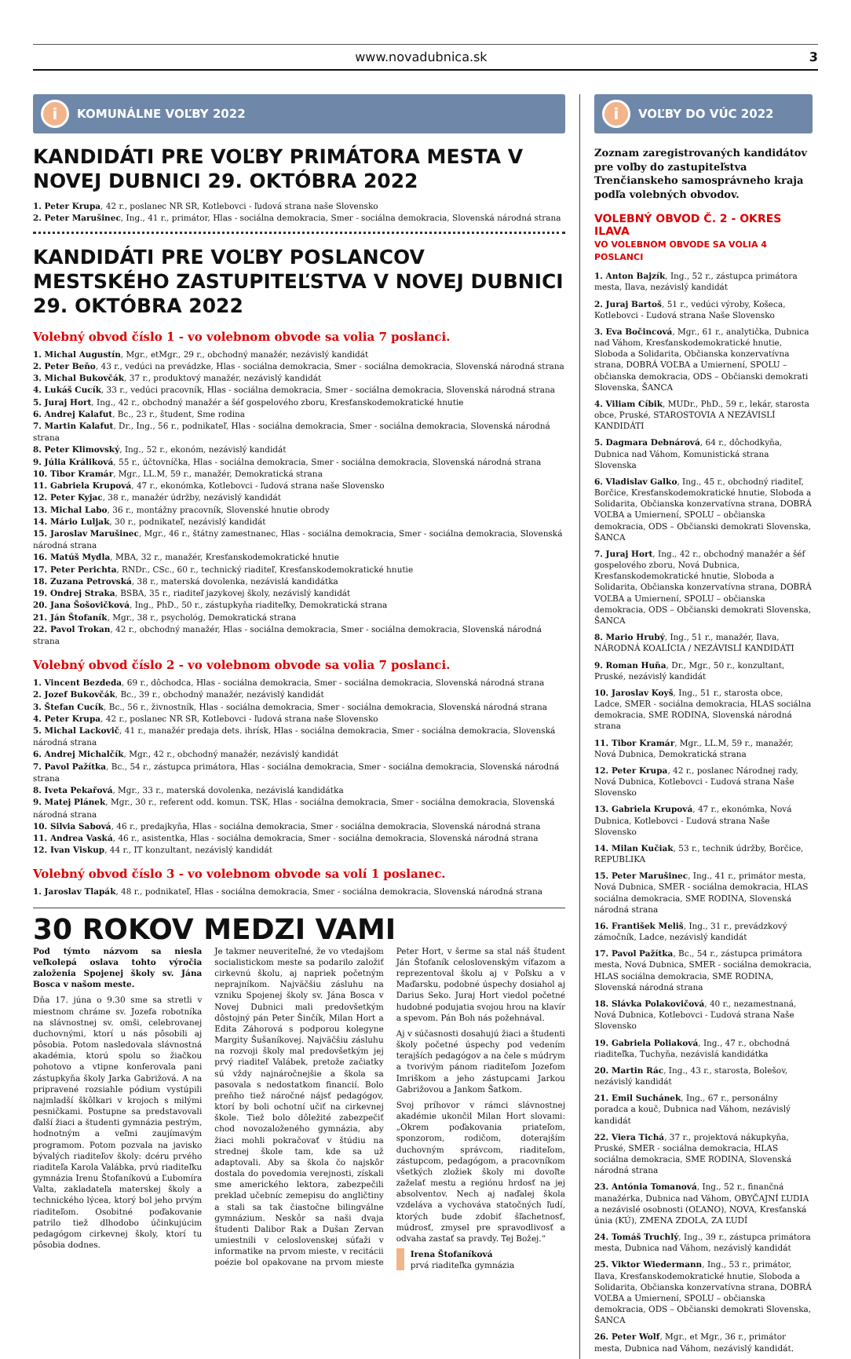www.novadubnica.sk 3
i KOMUNÁLNE VOĽBY 2022
KANDIDÁTI PRE VOĽBY PRIMÁTORA MESTA V NOVEJ DUBNICI 29. OKTÓBRA 2022
1. Peter Krupa, 42 r., poslanec NR SR, Kotlebovci - ľudová strana naše Slovensko
2. Peter Marušinec, Ing., 41 r., primátor, Hlas - sociálna demokracia, Smer - sociálna demokracia, Slovenská národná strana
KANDIDÁTI PRE VOĽBY POSLANCOV MESTSKÉHO ZASTUPITEĽSTVA V NOVEJ DUBNICI 29. OKTÓBRA 2022
Volebný obvod číslo 1 - vo volebnom obvode sa volia 7 poslanci.
1. Michal Augustín, Mgr., etMgr., 29 r., obchodný manažér, nezávislý kandidát
2. Peter Beňo, 43 r., vedúci na prevádzke, Hlas - sociálna demokracia, Smer - sociálna demokracia, Slovenská národná strana
3. Michal Bukovčák, 37 r., produktový manažér, nezávislý kandidát
4. Lukáš Cucík, 33 r., vedúci pracovník, Hlas - sociálna demokracia, Smer - sociálna demokracia, Slovenská národná strana
5. Juraj Hort, Ing., 42 r., obchodný manažér a šéf gospelového zboru, Kresťanskodemokratické hnutie
6. Andrej Kalafut, Bc., 23 r., študent, Sme rodina
7. Martin Kalafut, Dr., Ing., 56 r., podnikateľ, Hlas - sociálna demokracia, Smer - sociálna demokracia, Slovenská národná strana
8. Peter Klimovský, Ing., 52 r., ekonóm, nezávislý kandidát
9. Júlia Králiková, 55 r., účtovníčka, Hlas - sociálna demokracia, Smer - sociálna demokracia, Slovenská národná strana
10. Tibor Kramár, Mgr., LL.M, 59 r., manažér, Demokratická strana
11. Gabriela Krupová, 47 r., ekonómka, Kotlebovci - ľudová strana naše Slovensko
12. Peter Kyjac, 38 r., manažér údržby, nezávislý kandidát
13. Michal Labo, 36 r., montážny pracovník, Slovenské hnutie obrody
14. Mário Luljak, 30 r., podnikateľ, nezávislý kandidát
15. Jaroslav Marušinec, Mgr., 46 r., štátny zamestnanec, Hlas - sociálna demokracia, Smer - sociálna demokracia, Slovenská národná strana
16. Matúš Mydla, MBA, 32 r., manažér, Kresťanskodemokratické hnutie
17. Peter Perichta, RNDr., CSc., 60 r., technický riaditeľ, Kresťanskodemokratické hnutie
18. Zuzana Petrovská, 38 r., materská dovolenka, nezávislá kandidátka
19. Ondrej Straka, BSBA, 35 r., riaditeľ jazykovej školy, nezávislý kandidát
20. Jana Šošovičková, Ing., PhD., 50 r., zástupkyňa riaditeľky, Demokratická strana
21. Ján Štofaník, Mgr., 38 r., psychológ, Demokratická strana
22. Pavol Trokan, 42 r., obchodný manažér, Hlas - sociálna demokracia, Smer - sociálna demokracia, Slovenská národná strana
Volebný obvod číslo 2 - vo volebnom obvode sa volia 7 poslanci.
1. Vincent Bezdeda, 69 r., dôchodca, Hlas - sociálna demokracia, Smer - sociálna demokracia, Slovenská národná strana
2. Jozef Bukovčák, Bc., 39 r., obchodný manažér, nezávislý kandidát
3. Štefan Cucík, Bc., 56 r., živnostník, Hlas - sociálna demokracia, Smer - sociálna demokracia, Slovenská národná strana
4. Peter Krupa, 42 r., poslanec NR SR, Kotlebovci - ľudová strana naše Slovensko
5. Michal Lackovič, 41 r., manažér predaja dets. ihrísk, Hlas - sociálna demokracia, Smer - sociálna demokracia, Slovenská národná strana
6. Andrej Michalčík, Mgr., 42 r., obchodný manažér, nezávislý kandidát
7. Pavol Pažítka, Bc., 54 r., zástupca primátora, Hlas - sociálna demokracia, Smer - sociálna demokracia, Slovenská národná strana
8. Iveta Pekařová, Mgr., 33 r., materská dovolenka, nezávislá kandidátka
9. Matej Plánek, Mgr., 30 r., referent odd. komun. TSK, Hlas - sociálna demokracia, Smer - sociálna demokracia, Slovenská národná strana
10. Silvia Sabová, 46 r., predajkyňa, Hlas - sociálna demokracia, Smer - sociálna demokracia, Slovenská národná strana
11. Andrea Vaská, 46 r., asistentka, Hlas - sociálna demokracia, Smer - sociálna demokracia, Slovenská národná strana
12. Ivan Viskup, 44 r., IT konzultant, nezávislý kandidát
Volebný obvod číslo 3 - vo volebnom obvode sa volí 1 poslanec.
1. Jaroslav Tlapák, 48 r., podnikateľ, Hlas - sociálna demokracia, Smer - sociálna demokracia, Slovenská národná strana
30 ROKOV MEDZI VAMI
Pod týmto názvom sa niesla veľkolepá oslava tohto výročia založenia Spojenej školy sv. Jána Bosca v našom meste.
Dňa 17. júna o 9.30 sme sa stretli v miestnom chráme sv. Jozefa robotníka na slávnostnej sv. omši, celebrovanej duchovnými, ktorí u nás pôsobili aj pôsobia. Potom nasledovala slávnostná akadémia, ktorú spolu so žiačkou pohotovo a vtipne konferovala pani zástupkyňa školy Jarka Gabrižová. A na pripravené rozsiahle pódium vystúpili najmladší škôlkari v krojoch s milými pesničkami. Postupne sa predstavovali ďalší žiaci a študenti gymnázia pestrým, hodnotným a veľmi zaujímavým programom. Potom pozvala na javisko bývalých riaditeľov školy: dcéru prvého riaditeľa Karola Valábka, prvú riaditeľku gymnázia Irenu Štofaníkovú a Ľubomíra Valta, zakladateľa materskej školy a technického lýcea, ktorý bol jeho prvým riaditeľom. Osobitné poďakovanie patrilo tiež dlhodobo účinkujúcim pedagógom cirkevnej školy, ktorí tu pôsobia dodnes.
Je takmer neuveriteľné, že vo vtedajšom socialistickom meste sa podarilo založiť cirkevnú školu, aj napriek početným neprajníkom. Najväčšiu zásluhu na vzniku Spojenej školy sv. Jána Bosca v Novej Dubnici mali predovšetkým dôstojný pán Peter Šinčík, Milan Hort a Edita Záhorová s podporou kolegyne Margity Šušaníkovej. Najväčšiu zásluhu na rozvoji školy mal predovšetkým jej prvý riaditeľ Valábek, pretože začiatky sú vždy najnáročnejšie a škola sa pasovala s nedostatkom financií. Bolo preňho tiež náročné nájsť pedagógov, ktorí by boli ochotní učiť na cirkevnej škole. Tiež bolo dôležité zabezpečiť chod novozaloženého gymnázia, aby žiaci mohli pokračovať v štúdiu na strednej škole tam, kde sa už adaptovali. Aby sa škola čo najskôr dostala do povedomia verejnosti, získali sme amerického lektora, zabezpečili preklad učebníc zemepisu do angličtiny a stali sa tak čiastočne bilingválne gymnázium. Neskôr sa naši dvaja študenti Dalibor Rak a Dušan Zervan umiestnili v celoslovenskej súťaži v informatike na prvom mieste, v recitácii poézie bol opakovane na prvom mieste Peter Hort, v šerme sa stal náš študent Ján Štofaník celoslovenským víťazom a reprezentoval školu aj v Poľsku a v Maďarsku, podobné úspechy dosiahol aj Darius Seko. Juraj Hort viedol početné hudobné podujatia svojou hrou na klavír a spevom. Pán Boh nás požehnával.
Aj v súčasnosti dosahujú žiaci a študenti školy početné úspechy pod vedením terajších pedagógov a na čele s múdrym a tvorivým pánom riaditeľom Jozefom Imriškom a jeho zástupcami Jarkou Gabrižovou a Jankom Šatkom.
Svoj príhovor v rámci slávnostnej akadémie ukončil Milan Hort slovami: „Okrem poďakovania priateľom, sponzorom, rodičom, doterajším duchovným správcom, riaditeľom, zástupcom, pedagógom, a pracovníkom všetkých zložiek školy mi dovoľte zaželať mestu a regiónu hrdosť na jej absolventov. Nech aj naďalej škola vzdeláva a vychováva statočných ľudí, ktorých bude zdobiť šľachetnosť, múdrosť, zmysel pre spravodlivosť a odvaha zastať sa pravdy. Tej Božej.“
Irena Štofaníková
prvá riaditeľka gymnázia
i VOĽBY DO VÚC 2022
Zoznam zaregistrovaných kandidátov pre voľby do zastupiteľstva Trenčianskeho samosprávneho kraja podľa volebných obvodov.
VOLEBNÝ OBVOD Č. 2 - OKRES ILAVA
VO VOLEBNOM OBVODE SA VOLIA 4 POSLANCI
1. Anton Bajzík, Ing., 52 r., zástupca primátora mesta, Ilava, nezávislý kandidát
2. Juraj Bartoš, 51 r., vedúci výroby, Košeca, Kotlebovci - Ľudová strana Naše Slovensko
3. Eva Bočincová, Mgr., 61 r., analytička, Dubnica nad Váhom, Kresťanskodemokratické hnutie, Sloboda a Solidarita, Občianska konzervatívna strana, DOBRÁ VOĽBA a Umiernení, SPOLU – občianska demokracia, ODS – Občianski demokrati Slovenska, ŠANCA
4. Viliam Cíbik, MUDr., PhD., 59 r., lekár, starosta obce, Pruské, STAROSTOVIA A NEZÁVISLÍ KANDIDÁTI
5. Dagmara Debnárová, 64 r., dôchodkyňa, Dubnica nad Váhom, Komunistická strana Slovenska
6. Vladislav Galko, Ing., 45 r., obchodný riaditeľ, Borčice, Kresťanskodemokratické hnutie, Sloboda a Solidarita, Občianska konzervatívna strana, DOBRÁ VOĽBA a Umiernení, SPOLU – občianska demokracia, ODS – Občianski demokrati Slovenska, ŠANCA
7. Juraj Hort, Ing., 42 r., obchodný manažér a šéf gospelového zboru, Nová Dubnica, Kresťanskodemokratické hnutie, Sloboda a Solidarita, Občianska konzervatívna strana, DOBRÁ VOĽBA a Umiernení, SPOLU – občianska demokracia, ODS – Občianski demokrati Slovenska, ŠANCA
8. Mario Hrubý, Ing., 51 r., manažér, Ilava, NÁRODNÁ KOALÍCIA / NEZÁVISLÍ KANDIDÁTI
9. Roman Huňa, Dr., Mgr., 50 r., konzultant, Pruské, nezávislý kandidát
10. Jaroslav Koyš, Ing., 51 r., starosta obce, Ladce, SMER - sociálna demokracia, HLAS sociálna demokracia, SME RODINA, Slovenská národná strana
11. Tibor Kramár, Mgr., LL.M, 59 r., manažér, Nová Dubnica, Demokratická strana
12. Peter Krupa, 42 r., poslanec Národnej rady, Nová Dubnica, Kotlebovci - Ľudová strana Naše Slovensko
13. Gabriela Krupová, 47 r., ekonómka, Nová Dubnica, Kotlebovci - Ľudová strana Naše Slovensko
14. Milan Kučiak, 53 r., technik údržby, Borčice, REPUBLIKA
15. Peter Marušinec, Ing., 41 r., primátor mesta, Nová Dubnica, SMER - sociálna demokracia, HLAS sociálna demokracia, SME RODINA, Slovenská národná strana
16. František Meliš, Ing., 31 r., prevádzkový zámočník, Ladce, nezávislý kandidát
17. Pavol Pažítka, Bc., 54 r., zástupca primátora mesta, Nová Dubnica, SMER - sociálna demokracia, HLAS sociálna demokracia, SME RODINA, Slovenská národná strana
18. Slávka Polakovičová, 40 r., nezamestnaná, Nová Dubnica, Kotlebovci - Ľudová strana Naše Slovensko
19. Gabriela Poliaková, Ing., 47 r., obchodná riaditeľka, Tuchyňa, nezávislá kandidátka
20. Martin Rác, Ing., 43 r., starosta, Bolešov, nezávislý kandidát
21. Emil Suchánek, Ing., 67 r., personálny poradca a kouč, Dubnica nad Váhom, nezávislý kandidát
22. Viera Tichá, 37 r., projektová nákupkyňa, Pruské, SMER - sociálna demokracia, HLAS sociálna demokracia, SME RODINA, Slovenská národná strana
23. Antónia Tomanová, Ing., 52 r., finančná manažérka, Dubnica nad Váhom, OBYČAJNÍ ĽUDIA a nezávislé osobnosti (OĽANO), NOVA, Kresťanská únia (KÚ), ZMENA ZDOLA, ZA ĽUDÍ
24. Tomáš Truchlý, Ing., 39 r., zástupca primátora mesta, Dubnica nad Váhom, nezávislý kandidát
25. Viktor Wiedermann, Ing., 53 r., primátor, Ilava, Kresťanskodemokratické hnutie, Sloboda a Solidarita, Občianska konzervatívna strana, DOBRÁ VOĽBA a Umiernení, SPOLU – občianska demokracia, ODS – Občianski demokrati Slovenska, ŠANCA
26. Peter Wolf, Mgr., et Mgr., 36 r., primátor mesta, Dubnica nad Váhom, nezávislý kandidát.